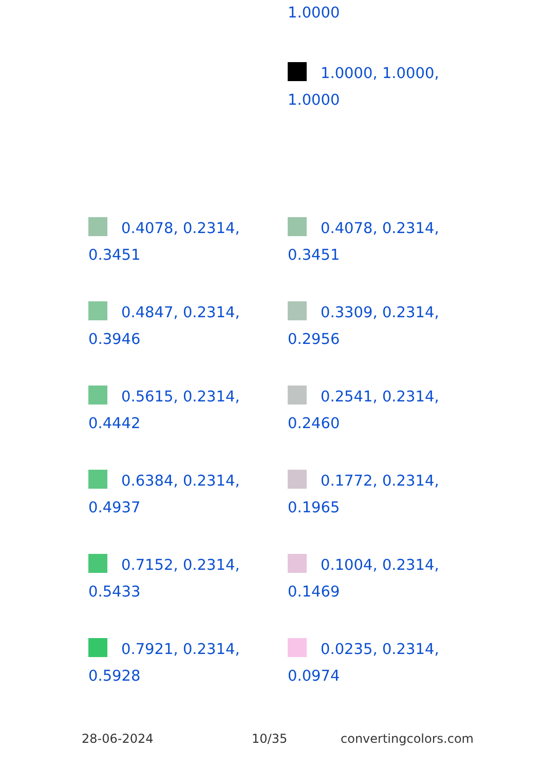1.0000
1.0000, 1.0000, 1.0000
0.4078, 0.2314, 0.3451
0.4078, 0.2314, 0.3451
0.4847, 0.2314, 0.3946
0.3309, 0.2314, 0.2956
0.5615, 0.2314, 0.4442
0.2541, 0.2314, 0.2460
0.6384, 0.2314, 0.4937
0.1772, 0.2314, 0.1965
0.7152, 0.2314, 0.5433
0.1004, 0.2314, 0.1469
0.7921, 0.2314, 0.5928
0.0235, 0.2314, 0.0974
28-06-2024 10/35 convertingcolors.com